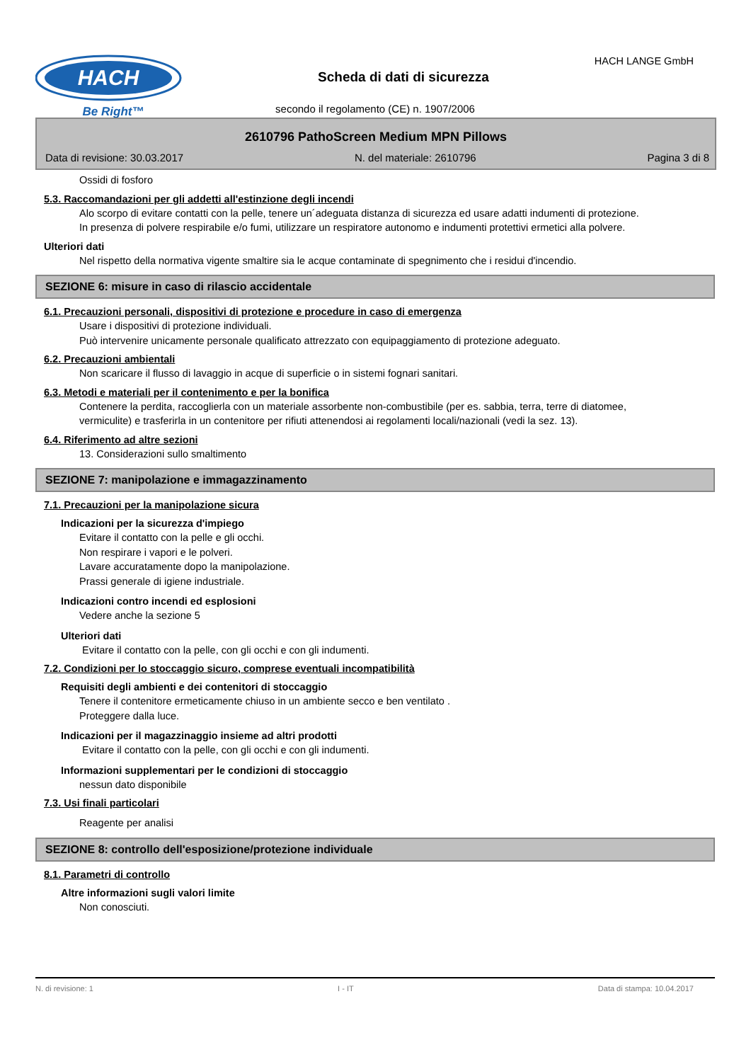HACH
Be Right™
Scheda di dati di sicurezza
HACH LANGE GmbH
secondo il regolamento (CE) n. 1907/2006
2610796 PathoScreen Medium MPN Pillows
Data di revisione: 30.03.2017 N. del materiale: 2610796 Pagina 3 di 8
Ossidi di fosforo
5.3. Raccomandazioni per gli addetti all'estinzione degli incendi
Alo scorpo di evitare contatti con la pelle, tenere un´adeguata distanza di sicurezza ed usare adatti indumenti di protezione.
In presenza di polvere respirabile e/o fumi, utilizzare un respiratore autonomo e indumenti protettivi ermetici alla polvere.
Ulteriori dati
Nel rispetto della normativa vigente smaltire sia le acque contaminate di spegnimento che i residui d'incendio.
SEZIONE 6: misure in caso di rilascio accidentale
6.1. Precauzioni personali, dispositivi di protezione e procedure in caso di emergenza
Usare i dispositivi di protezione individuali.
Può intervenire unicamente personale qualificato attrezzato con equipaggiamento di protezione adeguato.
6.2. Precauzioni ambientali
Non scaricare il flusso di lavaggio in acque di superficie o in sistemi fognari sanitari.
6.3. Metodi e materiali per il contenimento e per la bonifica
Contenere la perdita, raccoglierla con un materiale assorbente non-combustibile (per es. sabbia, terra, terre di diatomee, vermiculite) e trasferirla in un contenitore per rifiuti attenendosi ai regolamenti locali/nazionali (vedi la sez. 13).
6.4. Riferimento ad altre sezioni
13. Considerazioni sullo smaltimento
SEZIONE 7: manipolazione e immagazzinamento
7.1. Precauzioni per la manipolazione sicura
Indicazioni per la sicurezza d'impiego
Evitare il contatto con la pelle e gli occhi.
Non respirare i vapori e le polveri.
Lavare accuratamente dopo la manipolazione.
Prassi generale di igiene industriale.
Indicazioni contro incendi ed esplosioni
Vedere anche la sezione 5
Ulteriori dati
Evitare il contatto con la pelle, con gli occhi e con gli indumenti.
7.2. Condizioni per lo stoccaggio sicuro, comprese eventuali incompatibilità
Requisiti degli ambienti e dei contenitori di stoccaggio
Tenere il contenitore ermeticamente chiuso in un ambiente secco e ben ventilato .
Proteggere dalla luce.
Indicazioni per il magazzinaggio insieme ad altri prodotti
Evitare il contatto con la pelle, con gli occhi e con gli indumenti.
Informazioni supplementari per le condizioni di stoccaggio
nessun dato disponibile
7.3. Usi finali particolari
Reagente per analisi
SEZIONE 8: controllo dell'esposizione/protezione individuale
8.1. Parametri di controllo
Altre informazioni sugli valori limite
Non conosciuti.
N. di revisione: 1 I - IT Data di stampa: 10.04.2017